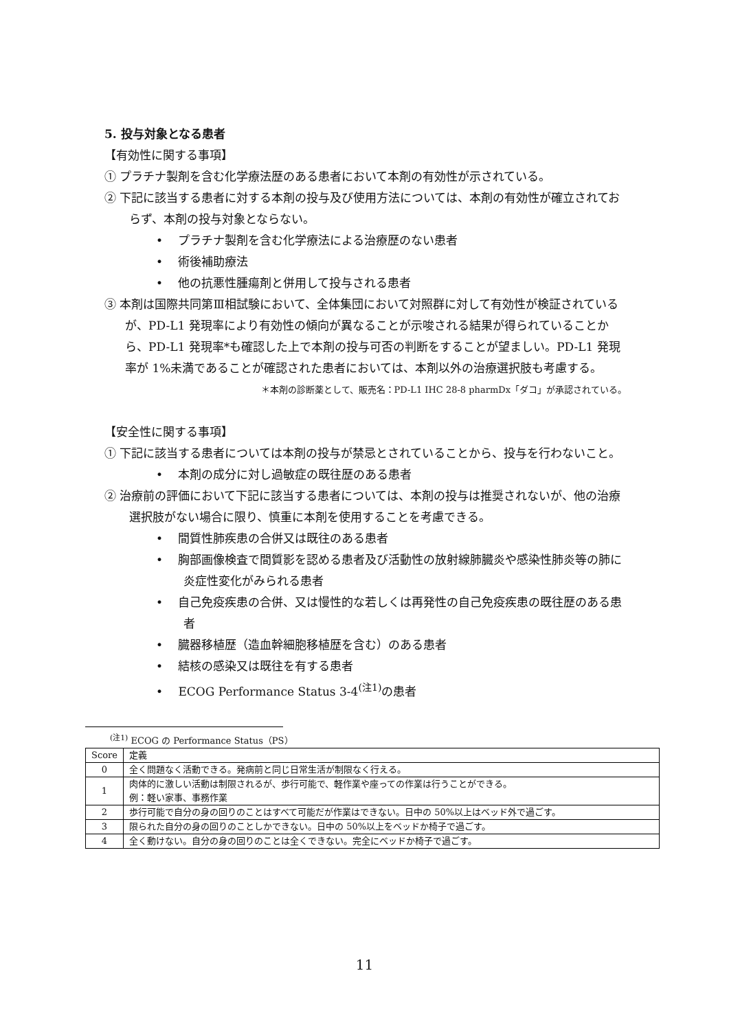5. 投与対象となる患者
【有効性に関する事項】
① プラチナ製剤を含む化学療法歴のある患者において本剤の有効性が示されている。
② 下記に該当する患者に対する本剤の投与及び使用方法については、本剤の有効性が確立されておらず、本剤の投与対象とならない。
• 　プラチナ製剤を含む化学療法による治療歴のない患者
• 　術後補助療法
• 　他の抗悪性腫瘍剤と併用して投与される患者
③ 本剤は国際共同第Ⅲ相試験において、全体集団において対照群に対して有効性が検証されているが、PD-L1 発現率により有効性の傾向が異なることが示唆される結果が得られていることから、PD-L1 発現率*も確認した上で本剤の投与可否の判断をすることが望ましい。PD-L1 発現率が 1%未満であることが確認された患者においては、本剤以外の治療選択肢も考慮する。
＊本剤の診断薬として、販売名：PD-L1 IHC 28-8 pharmDx「ダコ」が承認されている。
【安全性に関する事項】
① 下記に該当する患者については本剤の投与が禁忌とされていることから、投与を行わないこと。
• 　本剤の成分に対し過敏症の既往歴のある患者
② 治療前の評価において下記に該当する患者については、本剤の投与は推奨されないが、他の治療選択肢がない場合に限り、慎重に本剤を使用することを考慮できる。
• 　間質性肺疾患の合併又は既往のある患者
• 　胸部画像検査で間質影を認める患者及び活動性の放射線肺臓炎や感染性肺炎等の肺に炎症性変化がみられる患者
• 　自己免疫疾患の合併、又は慢性的な若しくは再発性の自己免疫疾患の既往歴のある患者
• 　臓器移植歴（造血幹細胞移植歴を含む）のある患者
• 　結核の感染又は既往を有する患者
• 　ECOG Performance Status 3-4<sup>(注1)</sup>の患者
<sup>(注1)</sup> ECOG の Performance Status（PS）
| Score | 定義 |
| --- | --- |
| 0 | 全く問題なく活動できる。発病前と同じ日常生活が制限なく行える。 |
| 1 | 肉体的に激しい活動は制限されるが、歩行可能で、軽作業や座っての作業は行うことができる。 例：軽い家事、事務作業 |
| 2 | 歩行可能で自分の身の回りのことはすべて可能だが作業はできない。日中の 50%以上はベッド外で過ごす。 |
| 3 | 限られた自分の身の回りのことしかできない。日中の 50%以上をベッドか椅子で過ごす。 |
| 4 | 全く動けない。自分の身の回りのことは全くできない。完全にベッドか椅子で過ごす。 |
11